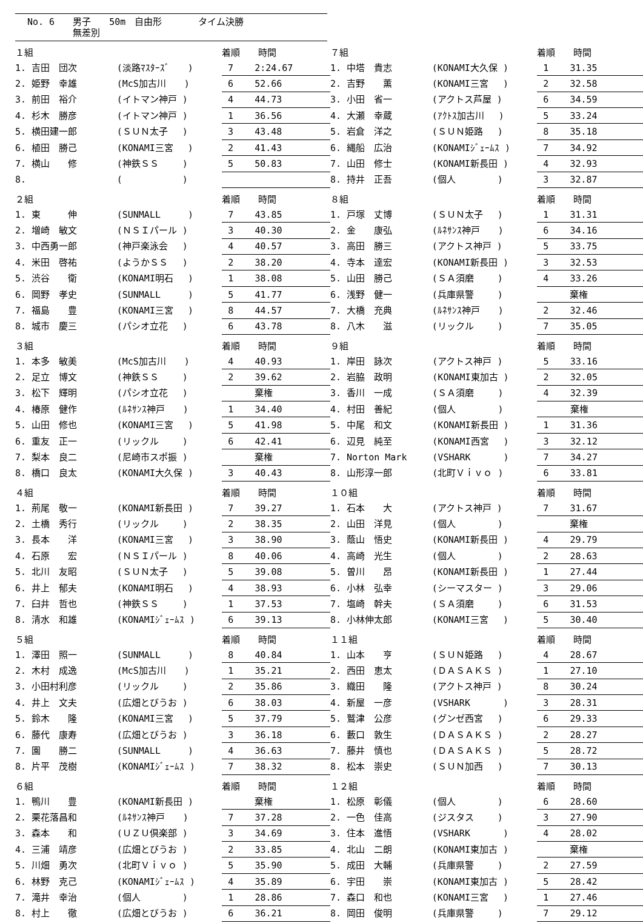No. 6　　男子　　50m　自由形　　　　タイム決勝
　　　　　無差別
| １組 | | 着順 時間 | |
| 1. 吉田 団次 | (淡路ﾏｽﾀｰｽﾞ ) | 7 | 2:24.67 |
| 2. 姫野 幸雄 | (McS加古川 ) | 6 | 52.66 |
| 3. 前田 裕介 | (イトマン神戸 ) | 4 | 44.73 |
| 4. 杉木 勝彦 | (イトマン神戸 ) | 1 | 36.56 |
| 5. 横田建一郎 | (ＳＵＮ太子 ) | 3 | 43.48 |
| 6. 植田 勝己 | (KONAMI三宮 ) | 2 | 41.43 |
| 7. 横山 修 | (神鉄ＳＳ ) | 5 | 50.83 |
| 8. | ( ) | | |
| ７組 | | 着順 時間 | |
| 1. 中塔 貴志 | (KONAMI大久保 ) | 1 | 31.35 |
| 2. 吉野 薫 | (KONAMI三宮 ) | 2 | 32.58 |
| 3. 小田 省一 | (アクトス芦屋 ) | 6 | 34.59 |
| 4. 大瀬 幸蔵 | (ｱｸﾄｽ加古川 ) | 5 | 33.24 |
| 5. 岩倉 洋之 | (ＳＵＮ姫路 ) | 8 | 35.18 |
| 6. 縄船 広治 | (KONAMIｼﾞｪｰﾑｽ ) | 7 | 34.92 |
| 7. 山田 修士 | (KONAMI新長田 ) | 4 | 32.93 |
| 8. 持井 正吾 | (個人 ) | 3 | 32.87 |
| ２組 | | 着順 時間 | |
| 1. 東 伸 | (SUNMALL ) | 7 | 43.85 |
| 2. 増崎 敏文 | (ＮＳＩパール ) | 3 | 40.30 |
| 3. 中西勇一郎 | (神戸楽泳会 ) | 4 | 40.57 |
| 4. 米田 啓祐 | (ようかＳＳ ) | 2 | 38.20 |
| 5. 渋谷 衛 | (KONAMI明石 ) | 1 | 38.08 |
| 6. 岡野 孝史 | (SUNMALL ) | 5 | 41.77 |
| 7. 福島 豊 | (KONAMI三宮 ) | 8 | 44.57 |
| 8. 城市 慶三 | (パシオ立花 ) | 6 | 43.78 |
| ８組 | | 着順 時間 | |
| 1. 戸塚 丈博 | (ＳＵＮ太子 ) | 1 | 31.31 |
| 2. 金 康弘 | (ﾙﾈｻﾝｽ神戸 ) | 6 | 34.16 |
| 3. 高田 勝三 | (アクトス神戸 ) | 5 | 33.75 |
| 4. 寺本 達宏 | (KONAMI新長田 ) | 3 | 32.53 |
| 5. 山田 勝己 | (ＳＡ須磨 ) | 4 | 33.26 |
| 6. 浅野 健一 | (兵庫県警 ) | | 棄権 |
| 7. 大橋 充典 | (ﾙﾈｻﾝｽ神戸 ) | 2 | 32.46 |
| 8. 八木 滋 | (リックル ) | 7 | 35.05 |
| ３組 | | 着順 時間 | |
| 1. 本多 敏美 | (McS加古川 ) | 4 | 40.93 |
| 2. 足立 博文 | (神鉄ＳＳ ) | 2 | 39.62 |
| 3. 松下 輝明 | (パシオ立花 ) | | 棄権 |
| 4. 椿原 健作 | (ﾙﾈｻﾝｽ神戸 ) | 1 | 34.40 |
| 5. 山田 修也 | (KONAMI三宮 ) | 5 | 41.98 |
| 6. 重友 正一 | (リックル ) | 6 | 42.41 |
| 7. 梨本 良二 | (尼崎市スポ振 ) | | 棄権 |
| 8. 橋口 良太 | (KONAMI大久保 ) | 3 | 40.43 |
| ９組 | | 着順 時間 | |
| 1. 岸田 詠次 | (アクトス神戸 ) | 5 | 33.16 |
| 2. 岩脇 政明 | (KONAMI東加古 ) | 2 | 32.05 |
| 3. 香川 一成 | (ＳＡ須磨 ) | 4 | 32.39 |
| 4. 村田 善紀 | (個人 ) | | 棄権 |
| 5. 中尾 和文 | (KONAMI新長田 ) | 1 | 31.36 |
| 6. 辺見 純至 | (KONAMI西宮 ) | 3 | 32.12 |
| 7. Norton Mark | (VSHARK ) | 7 | 34.27 |
| 8. 山形淳一郎 | (北町Ｖｉｖｏ ) | 6 | 33.81 |
| ４組 | | 着順 時間 | |
| 1. 荊尾 敬一 | (KONAMI新長田 ) | 7 | 39.27 |
| 2. 土橋 秀行 | (リックル ) | 2 | 38.35 |
| 3. 長本 洋 | (KONAMI三宮 ) | 3 | 38.90 |
| 4. 石原 宏 | (ＮＳＩパール ) | 8 | 40.06 |
| 5. 北川 友昭 | (ＳＵＮ太子 ) | 5 | 39.08 |
| 6. 井上 郁夫 | (KONAMI明石 ) | 4 | 38.93 |
| 7. 臼井 哲也 | (神鉄ＳＳ ) | 1 | 37.53 |
| 8. 清水 和雄 | (KONAMIｼﾞｪｰﾑｽ ) | 6 | 39.13 |
| １０組 | | 着順 時間 | |
| 1. 石本 大 | (アクトス神戸 ) | 7 | 31.67 |
| 2. 山田 洋見 | (個人 ) | | 棄権 |
| 3. 蔭山 悟史 | (KONAMI新長田 ) | 4 | 29.79 |
| 4. 高崎 光生 | (個人 ) | 2 | 28.63 |
| 5. 曽川 昂 | (KONAMI新長田 ) | 1 | 27.44 |
| 6. 小林 弘幸 | (シーマスター ) | 3 | 29.06 |
| 7. 塩崎 幹夫 | (ＳＡ須磨 ) | 6 | 31.53 |
| 8. 小林伸太郎 | (KONAMI三宮 ) | 5 | 30.40 |
| ５組 | | 着順 時間 | |
| 1. 澤田 照一 | (SUNMALL ) | 8 | 40.84 |
| 2. 木村 成逸 | (McS加古川 ) | 1 | 35.21 |
| 3. 小田村利彦 | (リックル ) | 2 | 35.86 |
| 4. 井上 文夫 | (広畑とびうお ) | 6 | 38.03 |
| 5. 鈴木 隆 | (KONAMI三宮 ) | 5 | 37.79 |
| 6. 藤代 康寿 | (広畑とびうお ) | 3 | 36.18 |
| 7. 園 勝二 | (SUNMALL ) | 4 | 36.63 |
| 8. 片平 茂樹 | (KONAMIｼﾞｪｰﾑｽ ) | 7 | 38.32 |
| １１組 | | 着順 時間 | |
| 1. 山本 亨 | (ＳＵＮ姫路 ) | 4 | 28.67 |
| 2. 西田 恵太 | (ＤＡＳＡＫＳ ) | 1 | 27.10 |
| 3. 織田 隆 | (アクトス神戸 ) | 8 | 30.24 |
| 4. 新屋 一彦 | (VSHARK ) | 3 | 28.31 |
| 5. 鷲津 公彦 | (グンゼ西宮 ) | 6 | 29.33 |
| 6. 藪口 敦生 | (ＤＡＳＡＫＳ ) | 2 | 28.27 |
| 7. 藤井 慎也 | (ＤＡＳＡＫＳ ) | 5 | 28.72 |
| 8. 松本 崇史 | (ＳＵＮ加西 ) | 7 | 30.13 |
| ６組 | | 着順 時間 | |
| 1. 鴨川 豊 | (KONAMI新長田 ) | | 棄権 |
| 2. 栗花落昌和 | (ﾙﾈｻﾝｽ神戸 ) | 7 | 37.28 |
| 3. 森本 和 | (ＵＺＵ倶楽部 ) | 3 | 34.69 |
| 4. 三浦 靖彦 | (広畑とびうお ) | 2 | 33.85 |
| 5. 川畑 勇次 | (北町Ｖｉｖｏ ) | 5 | 35.90 |
| 6. 林野 克己 | (KONAMIｼﾞｪｰﾑｽ ) | 4 | 35.89 |
| 7. 滝井 幸治 | (個人 ) | 1 | 28.86 |
| 8. 村上 徹 | (広畑とびうお ) | 6 | 36.21 |
| １２組 | | 着順 時間 | |
| 1. 松原 彰儀 | (個人 ) | 6 | 28.60 |
| 2. 一色 佳高 | (ジスタス ) | 3 | 27.90 |
| 3. 住本 進悟 | (VSHARK ) | 4 | 28.02 |
| 4. 北山 二朗 | (KONAMI東加古 ) | | 棄権 |
| 5. 成田 大輔 | (兵庫県警 ) | 2 | 27.59 |
| 6. 宇田 崇 | (KONAMI東加古 ) | 5 | 28.42 |
| 7. 森口 和也 | (KONAMI三宮 ) | 1 | 27.46 |
| 8. 岡田 俊明 | (兵庫県警 ) | 7 | 29.12 |